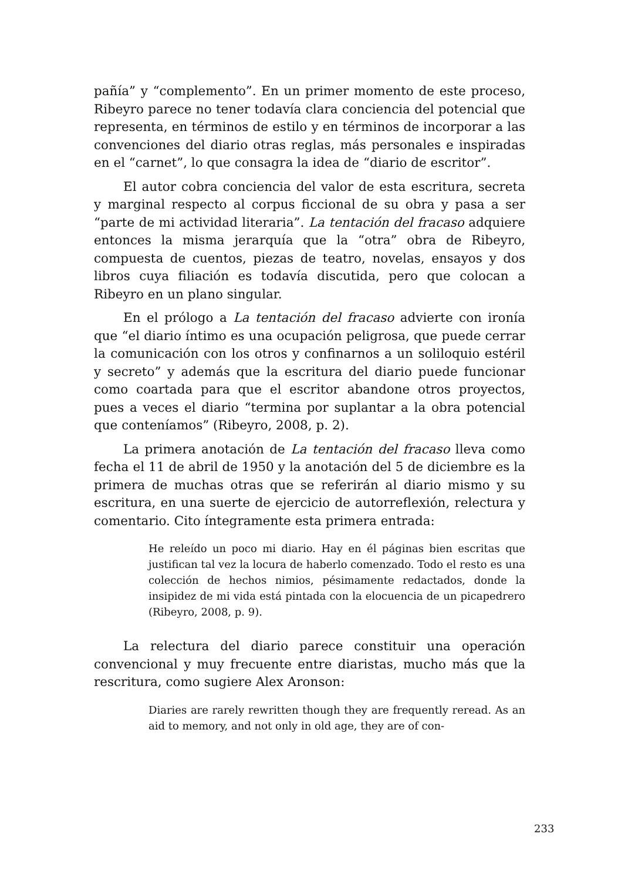pañía” y “complemento”. En un primer momento de este proceso, Ribeyro parece no tener todavía clara conciencia del potencial que representa, en términos de estilo y en términos de incorporar a las convenciones del diario otras reglas, más personales e inspiradas en el “carnet”, lo que consagra la idea de “diario de escritor”.
El autor cobra conciencia del valor de esta escritura, secreta y marginal respecto al corpus ficcional de su obra y pasa a ser “parte de mi actividad literaria”. La tentación del fracaso adquiere entonces la misma jerarquía que la “otra” obra de Ribeyro, compuesta de cuentos, piezas de teatro, novelas, ensayos y dos libros cuya filiación es todavía discutida, pero que colocan a Ribeyro en un plano singular.
En el prólogo a La tentación del fracaso advierte con ironía que “el diario íntimo es una ocupación peligrosa, que puede cerrar la comunicación con los otros y confinarnos a un soliloquio estéril y secreto” y además que la escritura del diario puede funcionar como coartada para que el escritor abandone otros proyectos, pues a veces el diario “termina por suplantar a la obra potencial que conteníamos” (Ribeyro, 2008, p. 2).
La primera anotación de La tentación del fracaso lleva como fecha el 11 de abril de 1950 y la anotación del 5 de diciembre es la primera de muchas otras que se referirán al diario mismo y su escritura, en una suerte de ejercicio de autorreflexión, relectura y comentario. Cito íntegramente esta primera entrada:
He releído un poco mi diario. Hay en él páginas bien escritas que justifican tal vez la locura de haberlo comenzado. Todo el resto es una colección de hechos nimios, pésimamente redactados, donde la insipidez de mi vida está pintada con la elocuencia de un picapedrero (Ribeyro, 2008, p. 9).
La relectura del diario parece constituir una operación convencional y muy frecuente entre diaristas, mucho más que la rescritura, como sugiere Alex Aronson:
Diaries are rarely rewritten though they are frequently reread. As an aid to memory, and not only in old age, they are of con-
233